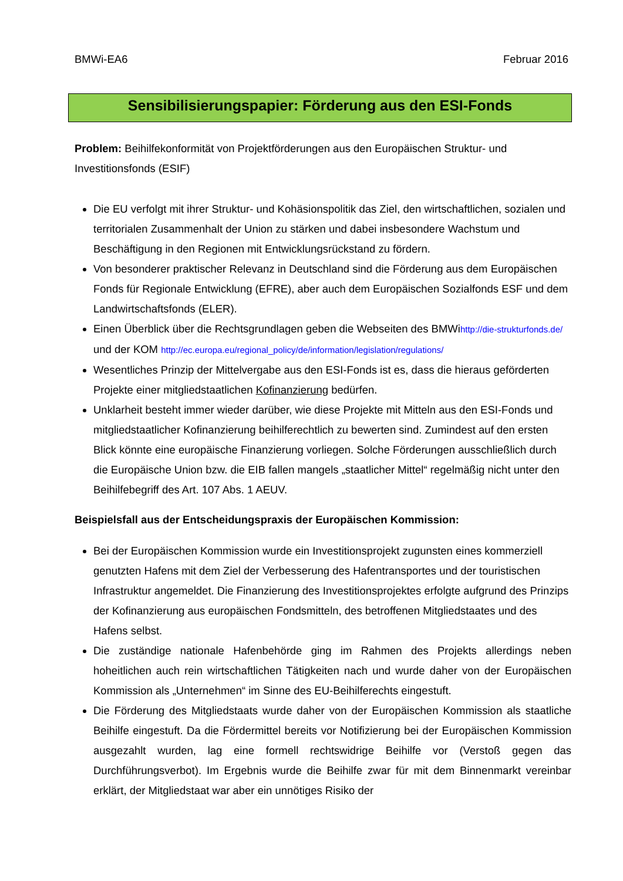BMWi-EA6 Februar 2016
Sensibilisierungspapier: Förderung aus den ESI-Fonds
Problem: Beihilfekonformität von Projektförderungen aus den Europäischen Struktur- und Investitionsfonds (ESIF)
Die EU verfolgt mit ihrer Struktur- und Kohäsionspolitik das Ziel, den wirtschaftlichen, sozialen und territorialen Zusammenhalt der Union zu stärken und dabei insbesondere Wachstum und Beschäftigung in den Regionen mit Entwicklungsrückstand zu fördern.
Von besonderer praktischer Relevanz in Deutschland sind die Förderung aus dem Europäischen Fonds für Regionale Entwicklung (EFRE), aber auch dem Europäischen Sozialfonds ESF und dem Landwirtschaftsfonds (ELER).
Einen Überblick über die Rechtsgrundlagen geben die Webseiten des BMWihttp://die-strukturfonds.de/ und der KOM http://ec.europa.eu/regional_policy/de/information/legislation/regulations/
Wesentliches Prinzip der Mittelvergabe aus den ESI-Fonds ist es, dass die hieraus geförderten Projekte einer mitgliedstaatlichen Kofinanzierung bedürfen.
Unklarheit besteht immer wieder darüber, wie diese Projekte mit Mitteln aus den ESI-Fonds und mitgliedstaatlicher Kofinanzierung beihilferechtlich zu bewerten sind. Zumindest auf den ersten Blick könnte eine europäische Finanzierung vorliegen. Solche Förderungen ausschließlich durch die Europäische Union bzw. die EIB fallen mangels „staatlicher Mittel“ regelmäßig nicht unter den Beihilfebegriff des Art. 107 Abs. 1 AEUV.
Beispielsfall aus der Entscheidungspraxis der Europäischen Kommission:
Bei der Europäischen Kommission wurde ein Investitionsprojekt zugunsten eines kommerziell genutzten Hafens mit dem Ziel der Verbesserung des Hafentransportes und der touristischen Infrastruktur angemeldet. Die Finanzierung des Investitionsprojektes erfolgte aufgrund des Prinzips der Kofinanzierung aus europäischen Fondsmitteln, des betroffenen Mitgliedstaates und des Hafens selbst.
Die zuständige nationale Hafenbehörde ging im Rahmen des Projekts allerdings neben hoheitlichen auch rein wirtschaftlichen Tätigkeiten nach und wurde daher von der Europäischen Kommission als „Unternehmen“ im Sinne des EU-Beihilferechts eingestuft.
Die Förderung des Mitgliedstaats wurde daher von der Europäischen Kommission als staatliche Beihilfe eingestuft. Da die Fördermittel bereits vor Notifizierung bei der Europäischen Kommission ausgezahlt wurden, lag eine formell rechtswidrige Beihilfe vor (Verstoß gegen das Durchführungsverbot). Im Ergebnis wurde die Beihilfe zwar für mit dem Binnenmarkt vereinbar erklärt, der Mitgliedstaat war aber ein unnötiges Risiko der